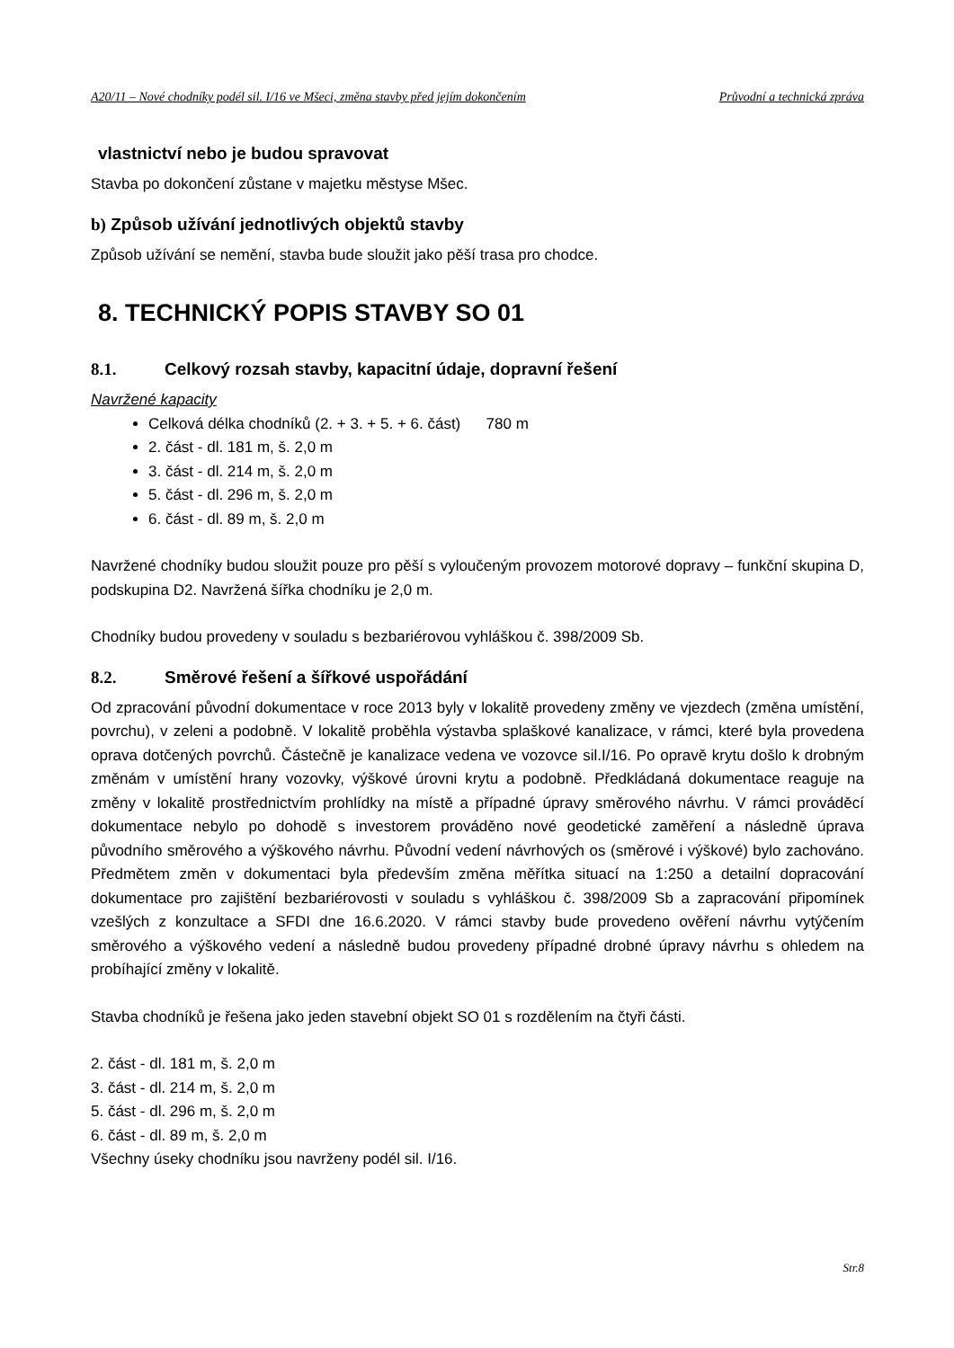A20/11 – Nové chodníky podél sil. I/16 ve Mšeci, změna stavby před jejím dokončením Průvodní a technická zpráva
vlastnictví nebo je budou spravovat
Stavba po dokončení zůstane v majetku městyse Mšec.
b) Způsob užívání jednotlivých objektů stavby
Způsob užívání se nemění, stavba bude sloužit jako pěší trasa pro chodce.
8. TECHNICKÝ POPIS STAVBY SO 01
8.1. Celkový rozsah stavby, kapacitní údaje, dopravní řešení
Navržené kapacity
Celková délka chodníků (2. + 3. + 5. + 6. část) 780 m
2. část - dl. 181 m, š. 2,0 m
3. část - dl. 214 m, š. 2,0 m
5. část - dl. 296 m, š. 2,0 m
6. část - dl. 89 m, š. 2,0 m
Navržené chodníky budou sloužit pouze pro pěší s vyloučeným provozem motorové dopravy – funkční skupina D, podskupina D2. Navržená šířka chodníku je 2,0 m.
Chodníky budou provedeny v souladu s bezbariérovou vyhláškou č. 398/2009 Sb.
8.2. Směrové řešení a šířkové uspořádání
Od zpracování původní dokumentace v roce 2013 byly v lokalitě provedeny změny ve vjezdech (změna umístění, povrchu), v zeleni a podobně. V lokalitě proběhla výstavba splaškové kanalizace, v rámci, které byla provedena oprava dotčených povrchů. Částečně je kanalizace vedena ve vozovce sil.I/16. Po opravě krytu došlo k drobným změnám v umístění hrany vozovky, výškové úrovni krytu a podobně. Předkládaná dokumentace reaguje na změny v lokalitě prostřednictvím prohlídky na místě a případné úpravy směrového návrhu. V rámci prováděcí dokumentace nebylo po dohodě s investorem prováděno nové geodetické zaměření a následně úprava původního směrového a výškového návrhu. Původní vedení návrhových os (směrové i výškové) bylo zachováno. Předmětem změn v dokumentaci byla především změna měřítka situací na 1:250 a detailní dopracování dokumentace pro zajištění bezbariérovosti v souladu s vyhláškou č. 398/2009 Sb a zapracování připomínek vzešlých z konzultace a SFDI dne 16.6.2020. V rámci stavby bude provedeno ověření návrhu vytýčením směrového a výškového vedení a následně budou provedeny případné drobné úpravy návrhu s ohledem na probíhající změny v lokalitě.
Stavba chodníků je řešena jako jeden stavební objekt SO 01 s rozdělením na čtyři části.
2. část - dl. 181 m, š. 2,0 m
3. část - dl. 214 m, š. 2,0 m
5. část - dl. 296 m, š. 2,0 m
6. část - dl. 89 m, š. 2,0 m
Všechny úseky chodníku jsou navrženy podél sil. I/16.
Str.8